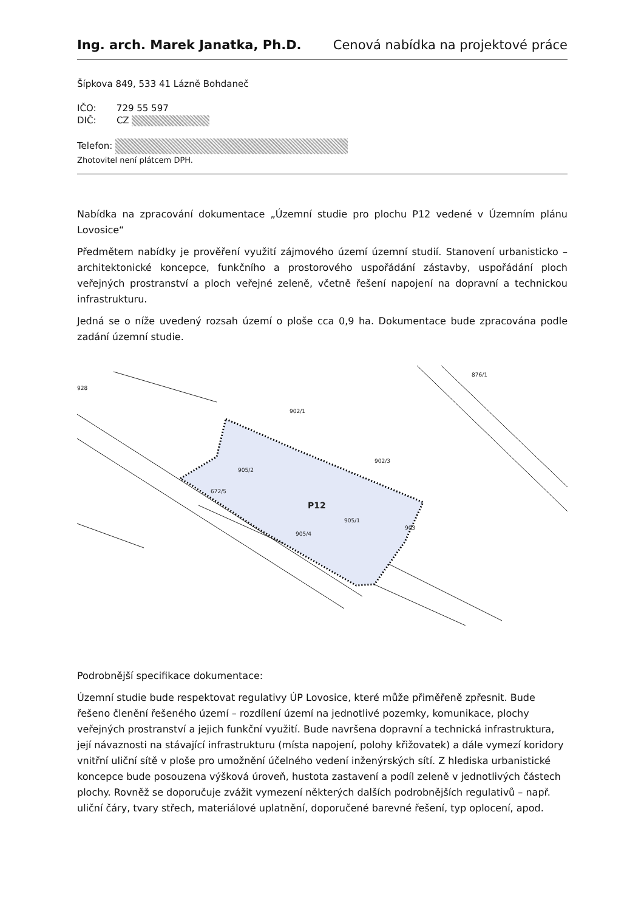Ing. arch. Marek Janatka, Ph.D. Cenová nabídka na projektové práce
Šípkova 849, 533 41 Lázně Bohdaneč
IČO: 729 55 597
DIČ: CZ
Telefon:
Zhotovitel není plátcem DPH.
Nabídka na zpracování dokumentace „Územní studie pro plochu P12 vedené v Územním plánu Lovosice“
Předmětem nabídky je prověření využití zájmového území územní studií. Stanovení urbanisticko – architektonické koncepce, funkčního a prostorového uspořádání zástavby, uspořádání ploch veřejných prostranství a ploch veřejné zeleně, včetně řešení napojení na dopravní a technickou infrastrukturu.
Jedná se o níže uvedený rozsah území o ploše cca 0,9 ha. Dokumentace bude zpracována podle zadání územní studie.
P12
902/1
905/2
905/1
905/4
902/3
903
876/1
928
672/5
Podrobnější specifikace dokumentace:
Územní studie bude respektovat regulativy ÚP Lovosice, které může přiměřeně zpřesnit. Bude řešeno členění řešeného území – rozdílení území na jednotlivé pozemky, komunikace, plochy veřejných prostranství a jejich funkční využití. Bude navršena dopravní a technická infrastruktura, její návaznosti na stávající infrastrukturu (místa napojení, polohy křižovatek) a dále vymezí koridory vnitřní uliční sítě v ploše pro umožnění účelného vedení inženýrských sítí. Z hlediska urbanistické koncepce bude posouzena výšková úroveň, hustota zastavení a podíl zeleně v jednotlivých částech plochy. Rovněž se doporučuje zvážit vymezení některých dalších podrobnějších regulativů – např. uliční čáry, tvary střech, materiálové uplatnění, doporučené barevné řešení, typ oplocení, apod.